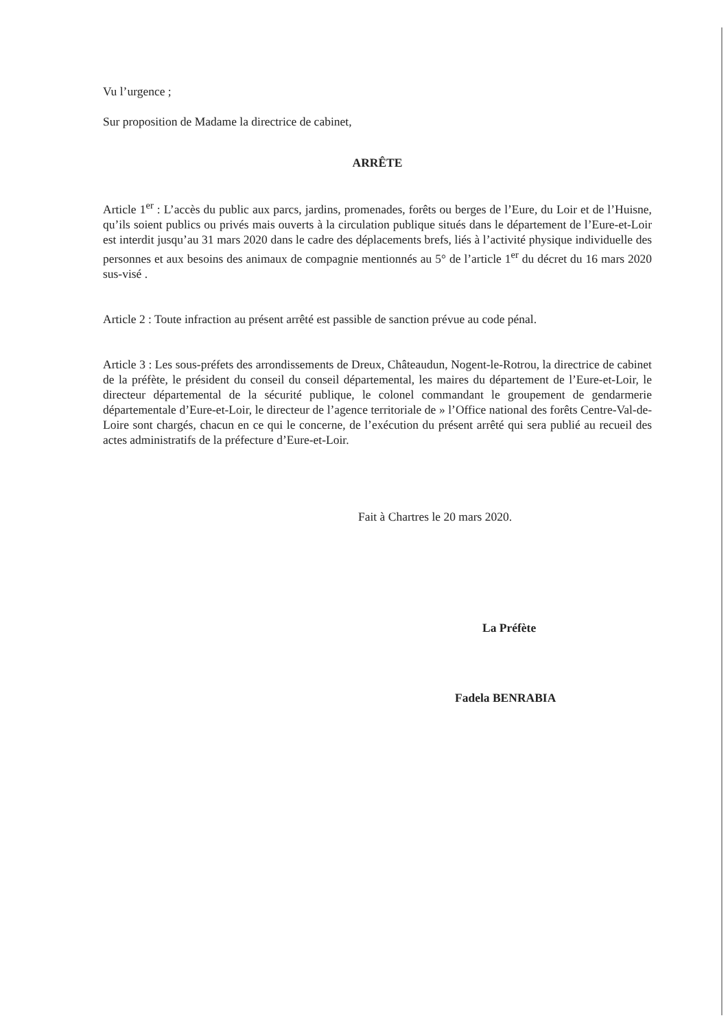Vu l’urgence ;
Sur proposition de Madame la directrice de cabinet,
ARRÊTE
Article 1<sup>er</sup> : L’accès du public aux parcs, jardins, promenades, forêts ou berges de l’Eure, du Loir et de l’Huisne, qu’ils soient publics ou privés mais ouverts à la circulation publique situés dans le département de l’Eure-et-Loir est interdit jusqu’au 31 mars 2020 dans le cadre des déplacements brefs, liés à l’activité physique individuelle des personnes et aux besoins des animaux de compagnie mentionnés au 5° de l’article 1<sup>er</sup> du décret du 16 mars 2020 sus-visé .
Article 2 : Toute infraction au présent arrêté est passible de sanction prévue au code pénal.
Article 3 : Les sous-préfets des arrondissements de Dreux, Châteaudun, Nogent-le-Rotrou, la directrice de cabinet de la préfète, le président du conseil du conseil départemental, les maires du département de l’Eure-et-Loir, le directeur départemental de la sécurité publique, le colonel commandant le groupement de gendarmerie départementale d’Eure-et-Loir, le directeur de l’agence territoriale de » l’Office national des forêts Centre-Val-de-Loire sont chargés, chacun en ce qui le concerne, de l’exécution du présent arrêté qui sera publié au recueil des actes administratifs de la préfecture d’Eure-et-Loir.
Fait à Chartres le 20 mars 2020.
La Préfète
Fadela BENRABIA